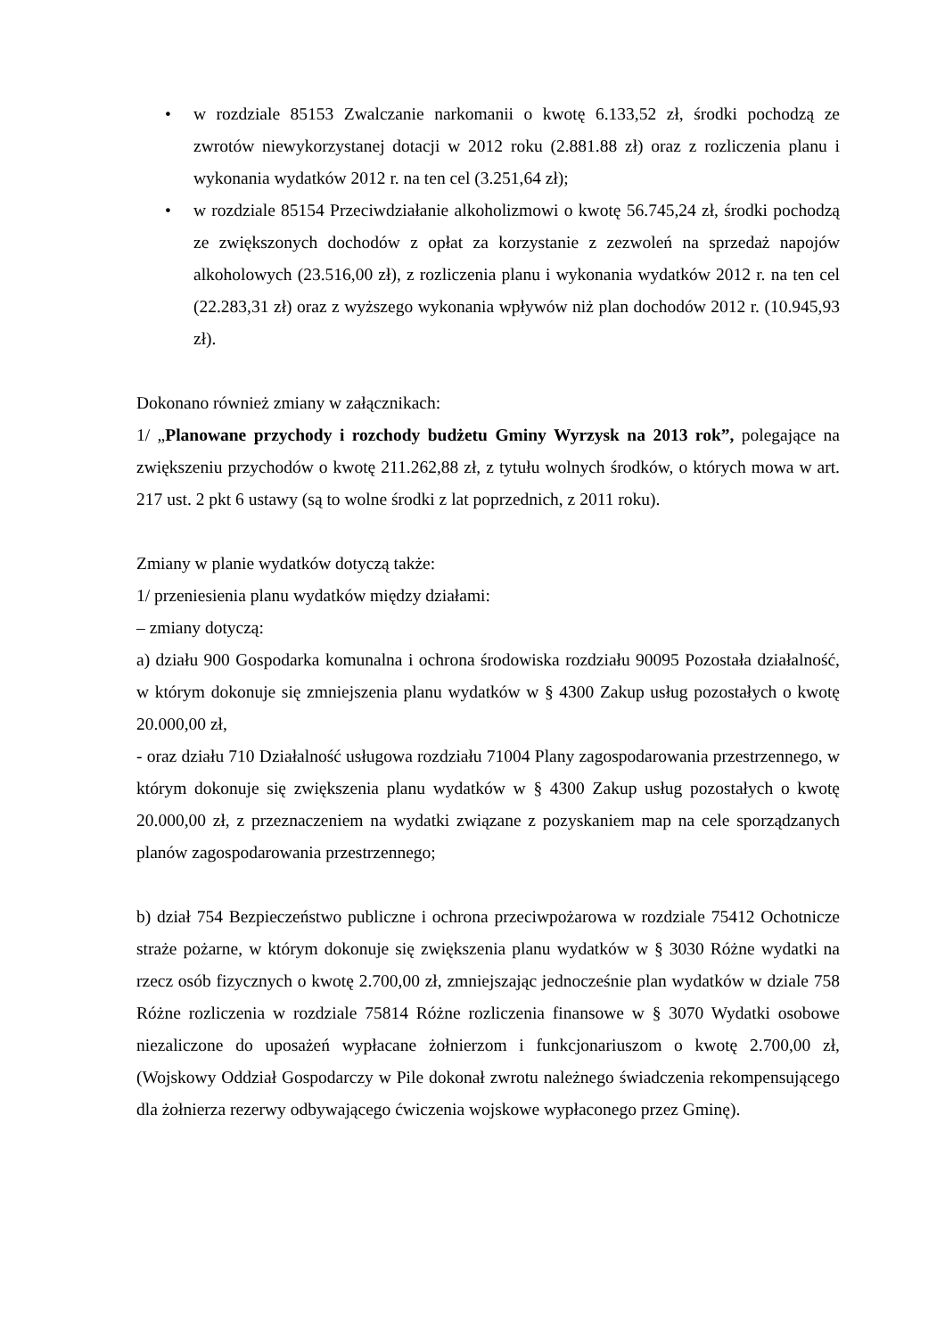• w rozdziale 85153 Zwalczanie narkomanii o kwotę 6.133,52 zł, środki pochodzą ze zwrotów niewykorzystanej dotacji w 2012 roku (2.881.88 zł) oraz z rozliczenia planu i wykonania wydatków 2012 r. na ten cel (3.251,64 zł);
• w rozdziale 85154 Przeciwdziałanie alkoholizmowi o kwotę 56.745,24 zł, środki pochodzą ze zwiększonych dochodów z opłat za korzystanie z zezwoleń na sprzedaż napojów alkoholowych (23.516,00 zł), z rozliczenia planu i wykonania wydatków 2012 r. na ten cel (22.283,31 zł) oraz z wyższego wykonania wpływów niż plan dochodów 2012 r. (10.945,93 zł).
Dokonano również zmiany w załącznikach:
1/ „Planowane przychody i rozchody budżetu Gminy Wyrzysk na 2013 rok”, polegające na zwiększeniu przychodów o kwotę 211.262,88 zł, z tytułu wolnych środków, o których mowa w art. 217 ust. 2 pkt 6 ustawy (są to wolne środki z lat poprzednich, z 2011 roku).
Zmiany w planie wydatków dotyczą także:
1/ przeniesienia planu wydatków między działami:
– zmiany dotyczą:
a) działu 900 Gospodarka komunalna i ochrona środowiska rozdziału 90095 Pozostała działalność, w którym dokonuje się zmniejszenia planu wydatków w § 4300 Zakup usług pozostałych o kwotę 20.000,00 zł,
- oraz działu 710 Działalność usługowa rozdziału 71004 Plany zagospodarowania przestrzennego, w którym dokonuje się zwiększenia planu wydatków w § 4300 Zakup usług pozostałych o kwotę 20.000,00 zł, z przeznaczeniem na wydatki związane z pozyskaniem map na cele sporządzanych planów zagospodarowania przestrzennego;
b) dział 754 Bezpieczeństwo publiczne i ochrona przeciwpożarowa w rozdziale 75412 Ochotnicze straże pożarne, w którym dokonuje się zwiększenia planu wydatków w § 3030 Różne wydatki na rzecz osób fizycznych o kwotę 2.700,00 zł, zmniejszając jednocześnie plan wydatków w dziale 758 Różne rozliczenia w rozdziale 75814 Różne rozliczenia finansowe w § 3070 Wydatki osobowe niezaliczone do uposażeń wypłacane żołnierzom i funkcjonariuszom o kwotę 2.700,00 zł, (Wojskowy Oddział Gospodarczy w Pile dokonał zwrotu należnego świadczenia rekompensującego dla żołnierza rezerwy odbywającego ćwiczenia wojskowe wypłaconego przez Gminę).